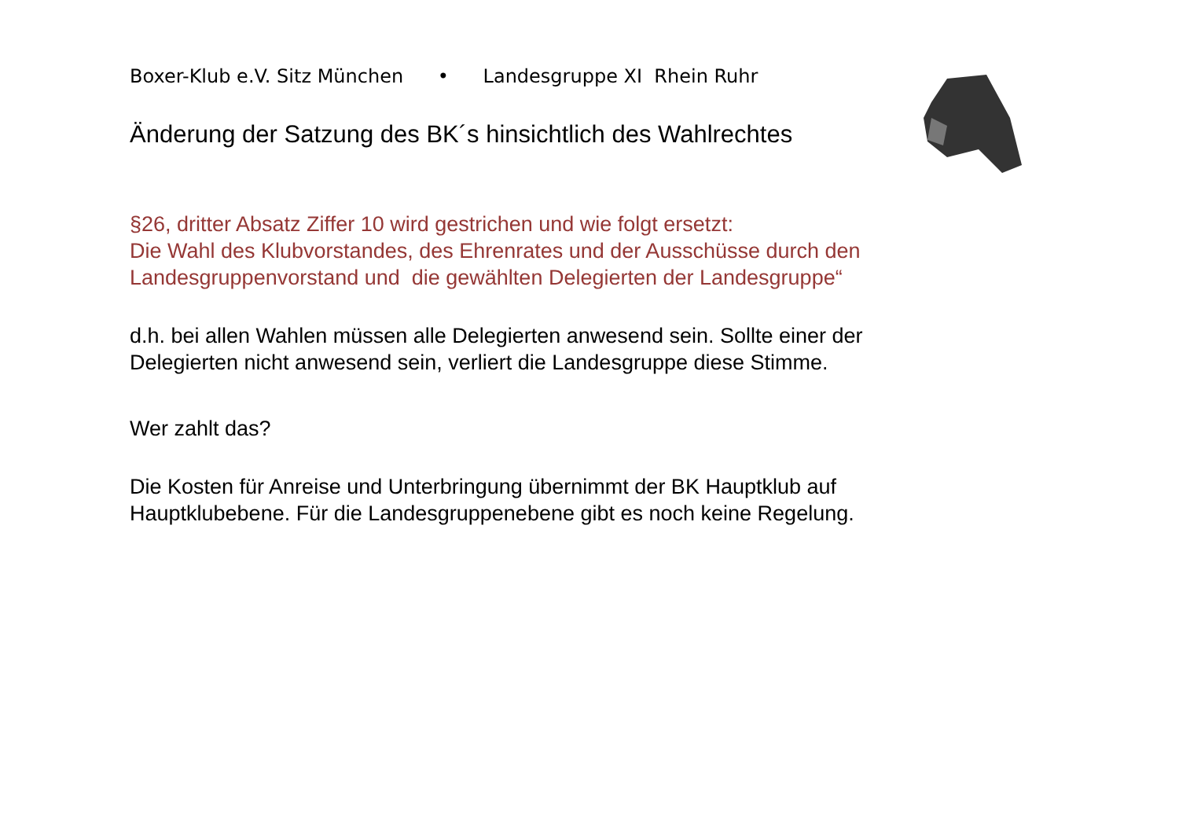Boxer-Klub e.V. Sitz München • Landesgruppe XI Rhein Ruhr
Änderung der Satzung des BK´s hinsichtlich des Wahlrechtes
§26, dritter Absatz Ziffer 10 wird gestrichen und wie folgt ersetzt:
Die Wahl des Klubvorstandes, des Ehrenrates und der Ausschüsse durch den Landesgruppenvorstand und die gewählten Delegierten der Landesgruppe“
d.h. bei allen Wahlen müssen alle Delegierten anwesend sein. Sollte einer der Delegierten nicht anwesend sein, verliert die Landesgruppe diese Stimme.
Wer zahlt das?
Die Kosten für Anreise und Unterbringung übernimmt der BK Hauptklub auf Hauptklubebene. Für die Landesgruppenebene gibt es noch keine Regelung.